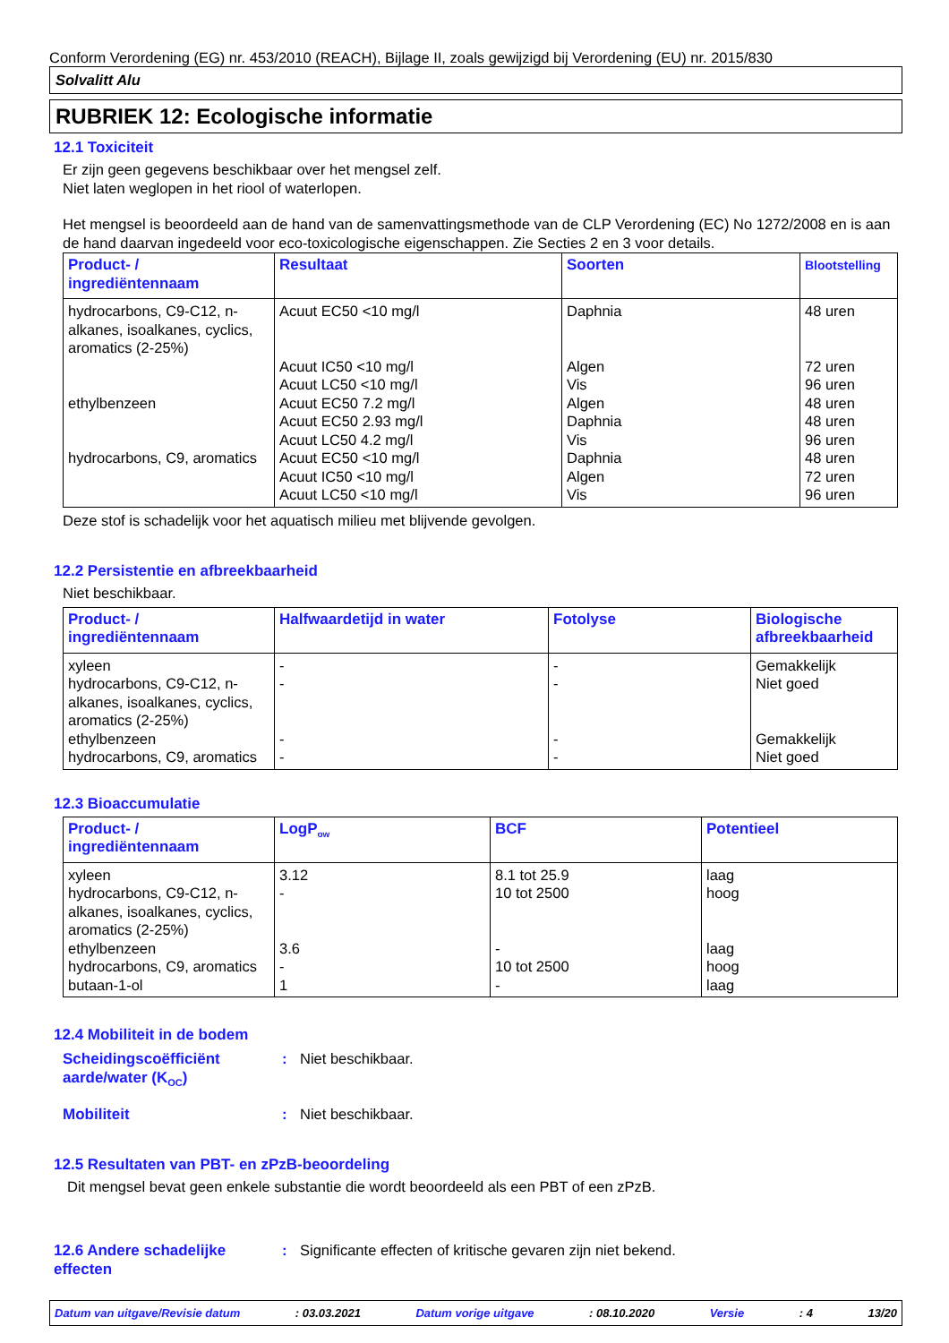Conform Verordening (EG) nr. 453/2010 (REACH), Bijlage II, zoals gewijzigd bij Verordening (EU) nr. 2015/830
Solvalitt Alu
RUBRIEK 12: Ecologische informatie
12.1 Toxiciteit
Er zijn geen gegevens beschikbaar over het mengsel zelf.
Niet laten weglopen in het riool of waterlopen.
Het mengsel is beoordeeld aan de hand van de samenvattingsmethode van de CLP Verordening (EC) No 1272/2008 en is aan de hand daarvan ingedeeld voor eco-toxicologische eigenschappen. Zie Secties 2 en 3 voor details.
| Product- / ingrediëntennaam | Resultaat | Soorten | Blootstelling |
| --- | --- | --- | --- |
| hydrocarbons, C9-C12, n-alkanes, isoalkanes, cyclics, aromatics (2-25%) ethylbenzeen hydrocarbons, C9, aromatics | Acuut EC50 <10 mg/l Acuut IC50 <10 mg/l Acuut LC50 <10 mg/l Acuut EC50 7.2 mg/l Acuut EC50 2.93 mg/l Acuut LC50 4.2 mg/l Acuut EC50 <10 mg/l Acuut IC50 <10 mg/l Acuut LC50 <10 mg/l | Daphnia Algen Vis Algen Daphnia Vis Daphnia Algen Vis | 48 uren 72 uren 96 uren 48 uren 48 uren 96 uren 48 uren 72 uren 96 uren |
Deze stof is schadelijk voor het aquatisch milieu met blijvende gevolgen.
12.2 Persistentie en afbreekbaarheid
Niet beschikbaar.
| Product- / ingrediëntennaam | Halfwaardetijd in water | Fotolyse | Biologische afbreekbaarheid |
| --- | --- | --- | --- |
| xyleen hydrocarbons, C9-C12, n-alkanes, isoalkanes, cyclics, aromatics (2-25%) ethylbenzeen hydrocarbons, C9, aromatics | - - - - | - - - - | Gemakkelijk Niet goed Gemakkelijk Niet goed |
12.3 Bioaccumulatie
| Product- / ingrediëntennaam | LogP<sub>ow</sub> | BCF | Potentieel |
| --- | --- | --- | --- |
| xyleen hydrocarbons, C9-C12, n-alkanes, isoalkanes, cyclics, aromatics (2-25%) ethylbenzeen hydrocarbons, C9, aromatics butaan-1-ol | 3.12 - 3.6 - 1 | 8.1 tot 25.9 10 tot 2500 - 10 tot 2500 - | laag hoog laag hoog laag |
12.4 Mobiliteit in de bodem
Scheidingscoëfficiënt aarde/water (K<sub>OC</sub>)
: Niet beschikbaar.
Mobiliteit : Niet beschikbaar.
12.5 Resultaten van PBT- en zPzB-beoordeling
Dit mengsel bevat geen enkele substantie die wordt beoordeeld als een PBT of een zPzB.
12.6 Andere schadelijke effecten
: Significante effecten of kritische gevaren zijn niet bekend.
Datum van uitgave/Revisie datum: 03.03.2021 Datum vorige uitgave: 08.10.2020 Versie: 4 13/20